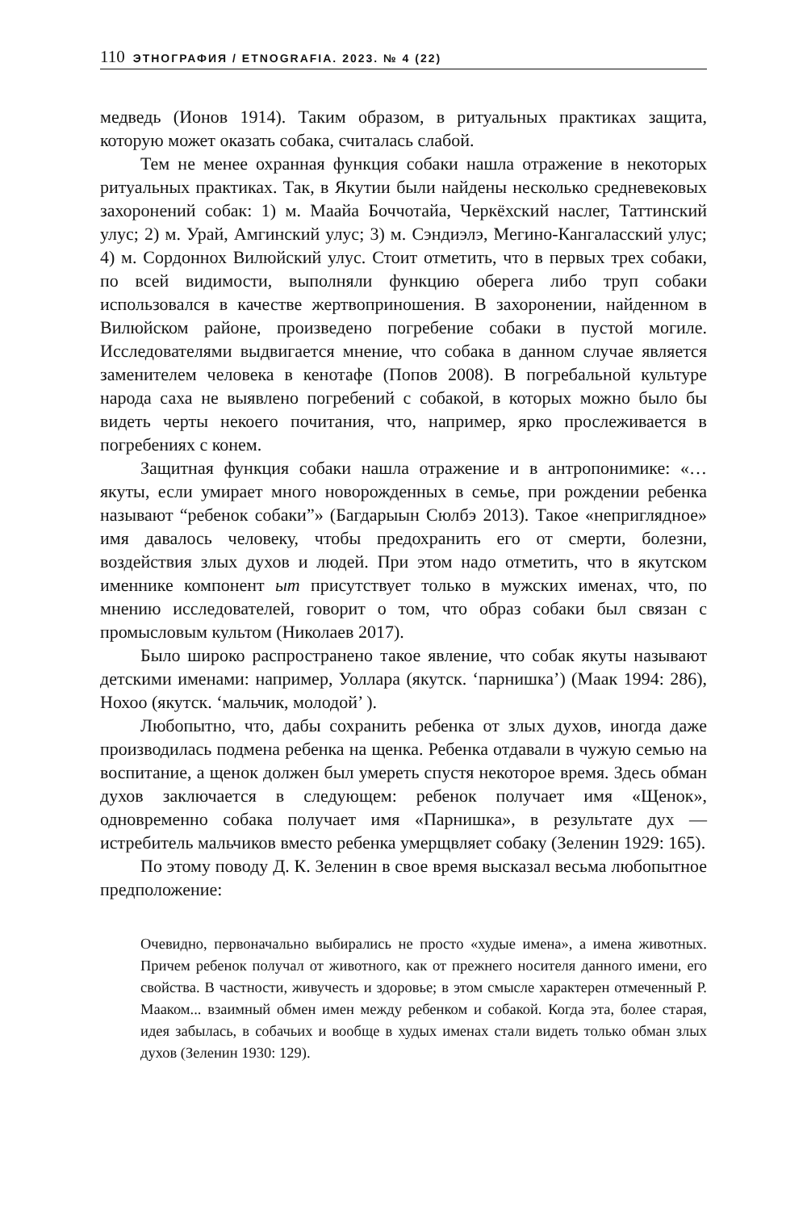110 ЭТНОГРАФИЯ / ETNOGRAFIA. 2023. № 4 (22)
медведь (Ионов 1914). Таким образом, в ритуальных практиках защита, которую может оказать собака, считалась слабой.
Тем не менее охранная функция собаки нашла отражение в некоторых ритуальных практиках. Так, в Якутии были найдены несколько средневековых захоронений собак: 1) м. Маайа Боччотайа, Черкёхский наслег, Таттинский улус; 2) м. Урай, Амгинский улус; 3) м. Сэндиэлэ, Мегино-Кангаласский улус; 4) м. Сордоннох Вилюйский улус. Стоит отметить, что в первых трех собаки, по всей видимости, выполняли функцию оберега либо труп собаки использовался в качестве жертвоприношения. В захоронении, найденном в Вилюйском районе, произведено погребение собаки в пустой могиле. Исследователями выдвигается мнение, что собака в данном случае является заменителем человека в кенотафе (Попов 2008). В погребальной культуре народа саха не выявлено погребений с собакой, в которых можно было бы видеть черты некоего почитания, что, например, ярко прослеживается в погребениях с конем.
Защитная функция собаки нашла отражение и в антропонимике: «…якуты, если умирает много новорожденных в семье, при рождении ребенка называют “ребенок собаки”» (Багдарыын Сюлбэ 2013). Такое «неприглядное» имя давалось человеку, чтобы предохранить его от смерти, болезни, воздействия злых духов и людей. При этом надо отметить, что в якутском именнике компонент ыт присутствует только в мужских именах, что, по мнению исследователей, говорит о том, что образ собаки был связан с промысловым культом (Николаев 2017).
Было широко распространено такое явление, что собак якуты называют детскими именами: например, Уоллара (якутск. ‘парнишка’) (Маак 1994: 286), Нохоо (якутск. ‘мальчик, молодой’ ).
Любопытно, что, дабы сохранить ребенка от злых духов, иногда даже производилась подмена ребенка на щенка. Ребенка отдавали в чужую семью на воспитание, а щенок должен был умереть спустя некоторое время. Здесь обман духов заключается в следующем: ребенок получает имя «Щенок», одновременно собака получает имя «Парнишка», в результате дух — истребитель мальчиков вместо ребенка умерщвляет собаку (Зеленин 1929: 165).
По этому поводу Д. К. Зеленин в свое время высказал весьма любопытное предположение:
Очевидно, первоначально выбирались не просто «худые имена», а имена животных. Причем ребенок получал от животного, как от прежнего носителя данного имени, его свойства. В частности, живучесть и здоровье; в этом смысле характерен отмеченный Р. Мааком... взаимный обмен имен между ребенком и собакой. Когда эта, более старая, идея забылась, в собачьих и вообще в худых именах стали видеть только обман злых духов (Зеленин 1930: 129).